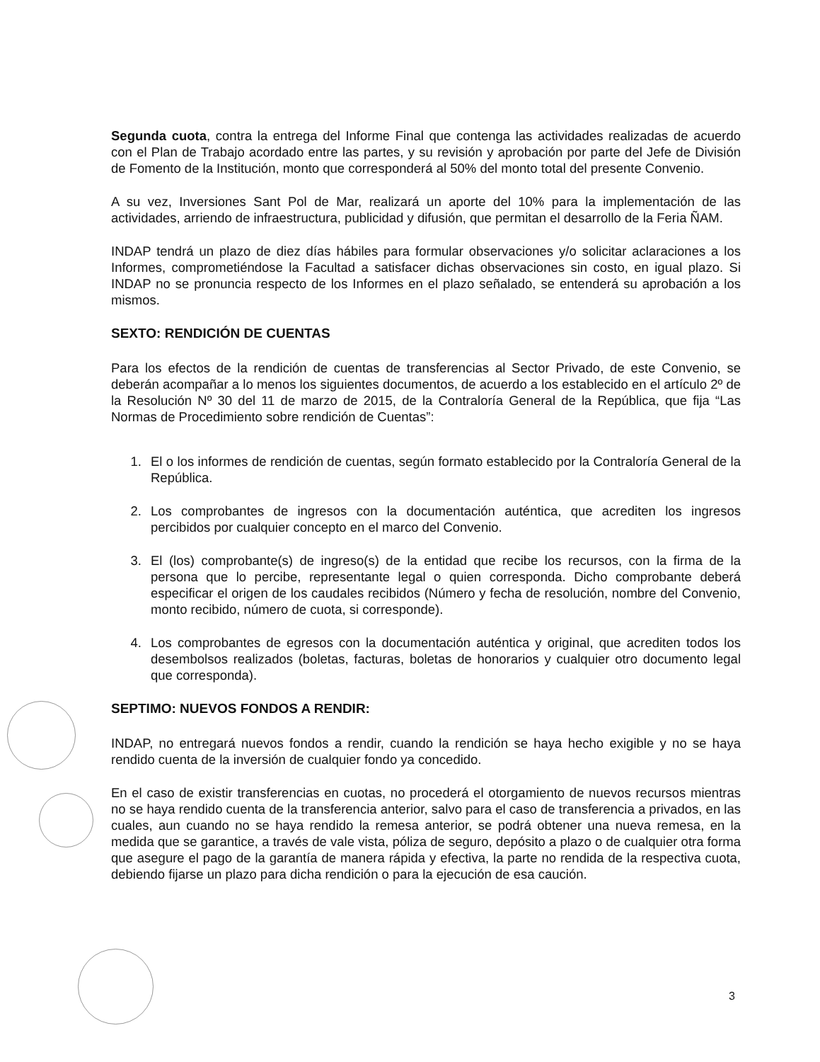Segunda cuota, contra la entrega del Informe Final que contenga las actividades realizadas de acuerdo con el Plan de Trabajo acordado entre las partes, y su revisión y aprobación por parte del Jefe de División de Fomento de la Institución, monto que corresponderá al 50% del monto total del presente Convenio.
A su vez, Inversiones Sant Pol de Mar, realizará un aporte del 10% para la implementación de las actividades, arriendo de infraestructura, publicidad y difusión, que permitan el desarrollo de la Feria ÑAM.
INDAP tendrá un plazo de diez días hábiles para formular observaciones y/o solicitar aclaraciones a los Informes, comprometiéndose la Facultad a satisfacer dichas observaciones sin costo, en igual plazo. Si INDAP no se pronuncia respecto de los Informes en el plazo señalado, se entenderá su aprobación a los mismos.
SEXTO: RENDICIÓN DE CUENTAS
Para los efectos de la rendición de cuentas de transferencias al Sector Privado, de este Convenio, se deberán acompañar a lo menos los siguientes documentos, de acuerdo a los establecido en el artículo 2º de la Resolución Nº 30 del 11 de marzo de 2015, de la Contraloría General de la República, que fija “Las Normas de Procedimiento sobre rendición de Cuentas”:
1. El o los informes de rendición de cuentas, según formato establecido por la Contraloría General de la República.
2. Los comprobantes de ingresos con la documentación auténtica, que acrediten los ingresos percibidos por cualquier concepto en el marco del Convenio.
3. El (los) comprobante(s) de ingreso(s) de la entidad que recibe los recursos, con la firma de la persona que lo percibe, representante legal o quien corresponda. Dicho comprobante deberá especificar el origen de los caudales recibidos (Número y fecha de resolución, nombre del Convenio, monto recibido, número de cuota, si corresponde).
4. Los comprobantes de egresos con la documentación auténtica y original, que acrediten todos los desembolsos realizados (boletas, facturas, boletas de honorarios y cualquier otro documento legal que corresponda).
SEPTIMO: NUEVOS FONDOS A RENDIR:
INDAP, no entregará nuevos fondos a rendir, cuando la rendición se haya hecho exigible y no se haya rendido cuenta de la inversión de cualquier fondo ya concedido.
En el caso de existir transferencias en cuotas, no procederá el otorgamiento de nuevos recursos mientras no se haya rendido cuenta de la transferencia anterior, salvo para el caso de transferencia a privados, en las cuales, aun cuando no se haya rendido la remesa anterior, se podrá obtener una nueva remesa, en la medida que se garantice, a través de vale vista, póliza de seguro, depósito a plazo o de cualquier otra forma que asegure el pago de la garantía de manera rápida y efectiva, la parte no rendida de la respectiva cuota, debiendo fijarse un plazo para dicha rendición o para la ejecución de esa caución.
3